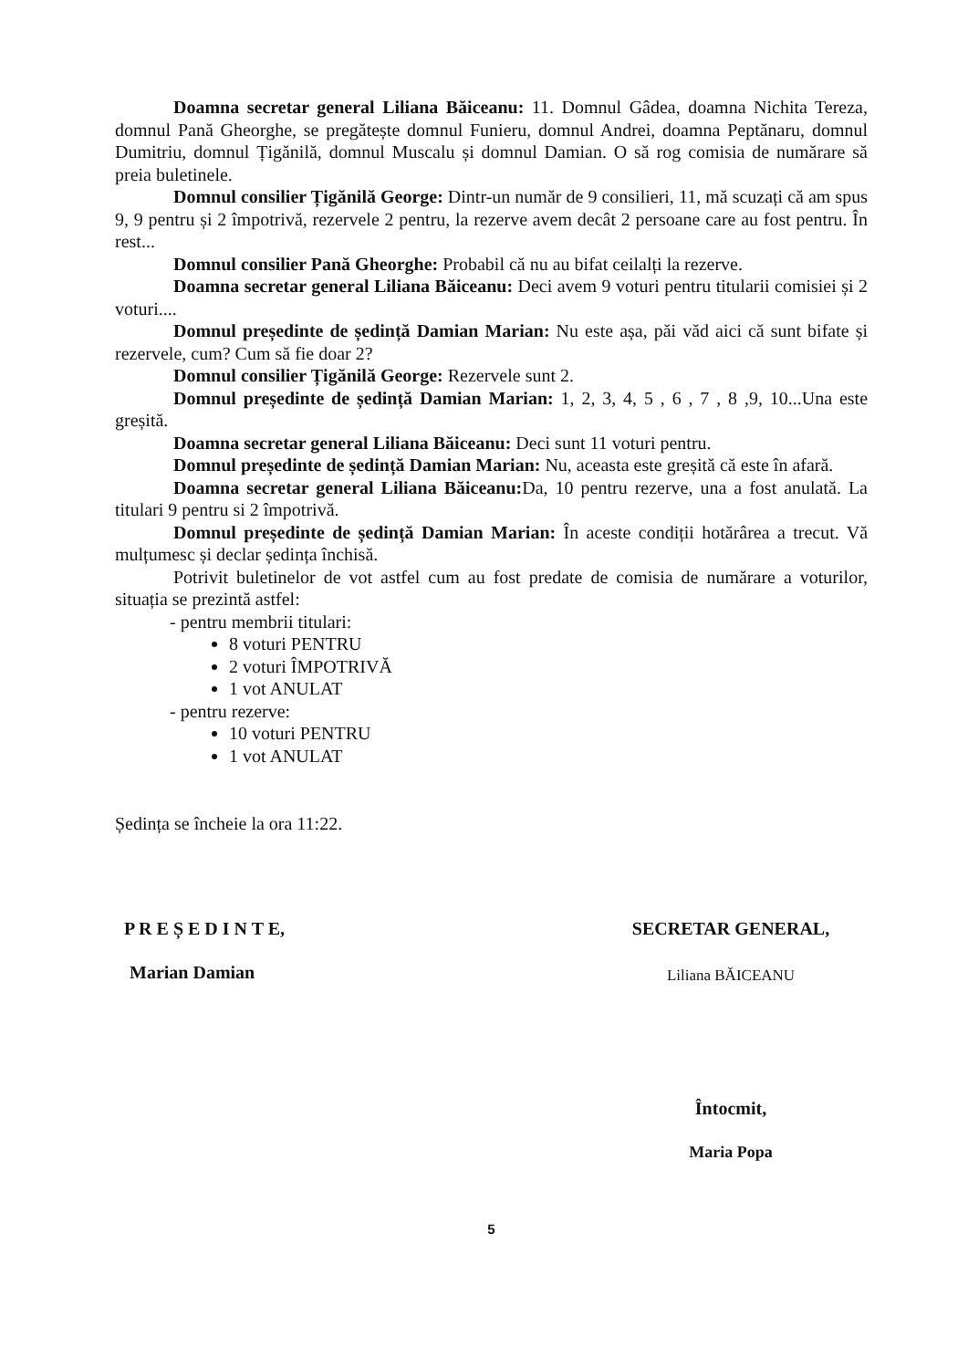Doamna secretar general Liliana Băiceanu: 11. Domnul Gâdea, doamna Nichita Tereza, domnul Pană Gheorghe, se pregătește domnul Funieru, domnul Andrei, doamna Peptănaru, domnul Dumitriu, domnul Țigănilă, domnul Muscalu și domnul Damian. O să rog comisia de numărare să preia buletinele.
Domnul consilier Țigănilă George: Dintr-un număr de 9 consilieri, 11, mă scuzați că am spus 9, 9 pentru și 2 împotrivă, rezervele 2 pentru, la rezerve avem decât 2 persoane care au fost pentru. În rest...
Domnul consilier Pană Gheorghe: Probabil că nu au bifat ceilalți la rezerve.
Doamna secretar general Liliana Băiceanu: Deci avem 9 voturi pentru titularii comisiei și 2 voturi....
Domnul președinte de ședință Damian Marian: Nu este așa, păi văd aici că sunt bifate și rezervele, cum? Cum să fie doar 2?
Domnul consilier Țigănilă George: Rezervele sunt 2.
Domnul președinte de ședință Damian Marian: 1, 2, 3, 4, 5 , 6 , 7 , 8 ,9, 10...Una este greșită.
Doamna secretar general Liliana Băiceanu: Deci sunt 11 voturi pentru.
Domnul președinte de ședință Damian Marian: Nu, aceasta este greșită că este în afară.
Doamna secretar general Liliana Băiceanu: Da, 10 pentru rezerve, una a fost anulată. La titulari 9 pentru si 2 împotrivă.
Domnul președinte de ședință Damian Marian: În aceste condiții hotărârea a trecut. Vă mulțumesc și declar ședința închisă.
Potrivit buletinelor de vot astfel cum au fost predate de comisia de numărare a voturilor, situația se prezintă astfel:
- pentru membrii titulari:
8 voturi PENTRU
2 voturi ÎMPOTRIVĂ
1 vot ANULAT
- pentru rezerve:
10 voturi PENTRU
1 vot ANULAT
Ședința se încheie la ora 11:22.
P R E Ș E D I N T E,
Marian Damian
SECRETAR GENERAL,
Liliana BĂICEANU
Întocmit,
Maria Popa
5